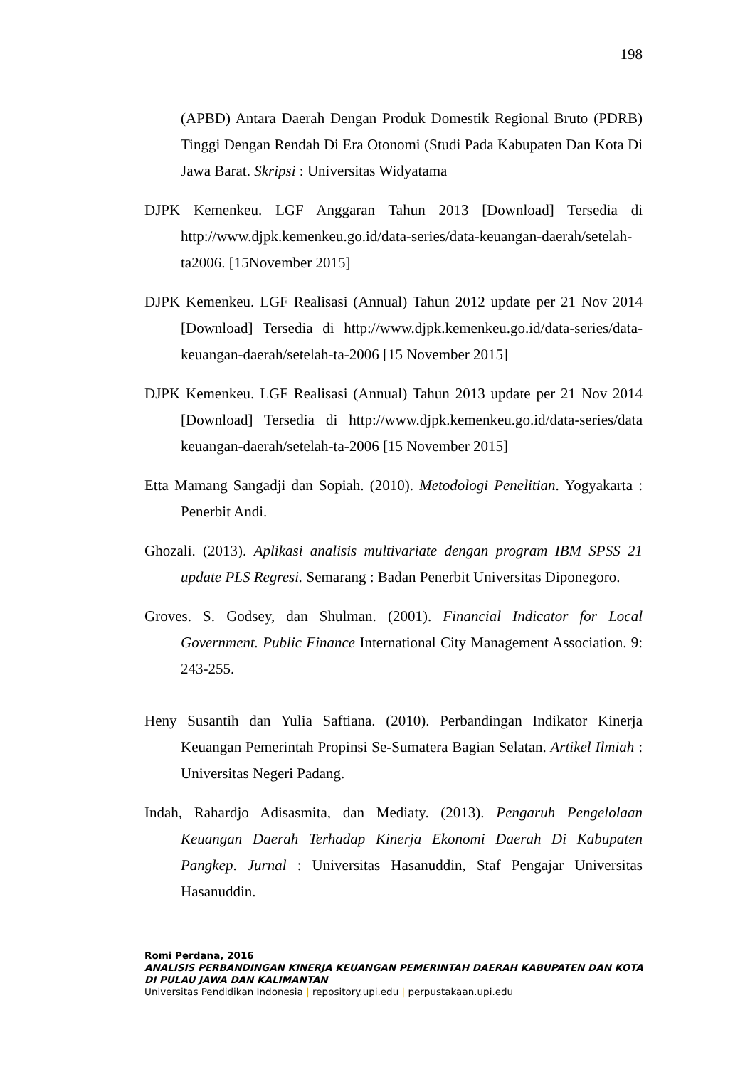198
(APBD) Antara Daerah Dengan Produk Domestik Regional Bruto (PDRB) Tinggi Dengan Rendah Di Era Otonomi (Studi Pada Kabupaten Dan Kota Di Jawa Barat. Skripsi : Universitas Widyatama
DJPK Kemenkeu. LGF Anggaran Tahun 2013 [Download] Tersedia di http://www.djpk.kemenkeu.go.id/data-series/data-keuangan-daerah/setelah-ta2006. [15November 2015]
DJPK Kemenkeu. LGF Realisasi (Annual) Tahun 2012 update per 21 Nov 2014 [Download] Tersedia di http://www.djpk.kemenkeu.go.id/data-series/data-keuangan-daerah/setelah-ta-2006 [15 November 2015]
DJPK Kemenkeu. LGF Realisasi (Annual) Tahun 2013 update per 21 Nov 2014 [Download] Tersedia di http://www.djpk.kemenkeu.go.id/data-series/data keuangan-daerah/setelah-ta-2006 [15 November 2015]
Etta Mamang Sangadji dan Sopiah. (2010). Metodologi Penelitian. Yogyakarta : Penerbit Andi.
Ghozali. (2013). Aplikasi analisis multivariate dengan program IBM SPSS 21 update PLS Regresi. Semarang : Badan Penerbit Universitas Diponegoro.
Groves. S. Godsey, dan Shulman. (2001). Financial Indicator for Local Government. Public Finance International City Management Association. 9: 243-255.
Heny Susantih dan Yulia Saftiana. (2010). Perbandingan Indikator Kinerja Keuangan Pemerintah Propinsi Se-Sumatera Bagian Selatan. Artikel Ilmiah : Universitas Negeri Padang.
Indah, Rahardjo Adisasmita, dan Mediaty. (2013). Pengaruh Pengelolaan Keuangan Daerah Terhadap Kinerja Ekonomi Daerah Di Kabupaten Pangkep. Jurnal : Universitas Hasanuddin, Staf Pengajar Universitas Hasanuddin.
Romi Perdana, 2016
ANALISIS PERBANDINGAN KINERJA KEUANGAN PEMERINTAH DAERAH KABUPATEN DAN KOTA
DI PULAU JAWA DAN KALIMANTAN
Universitas Pendidikan Indonesia | repository.upi.edu | perpustakaan.upi.edu